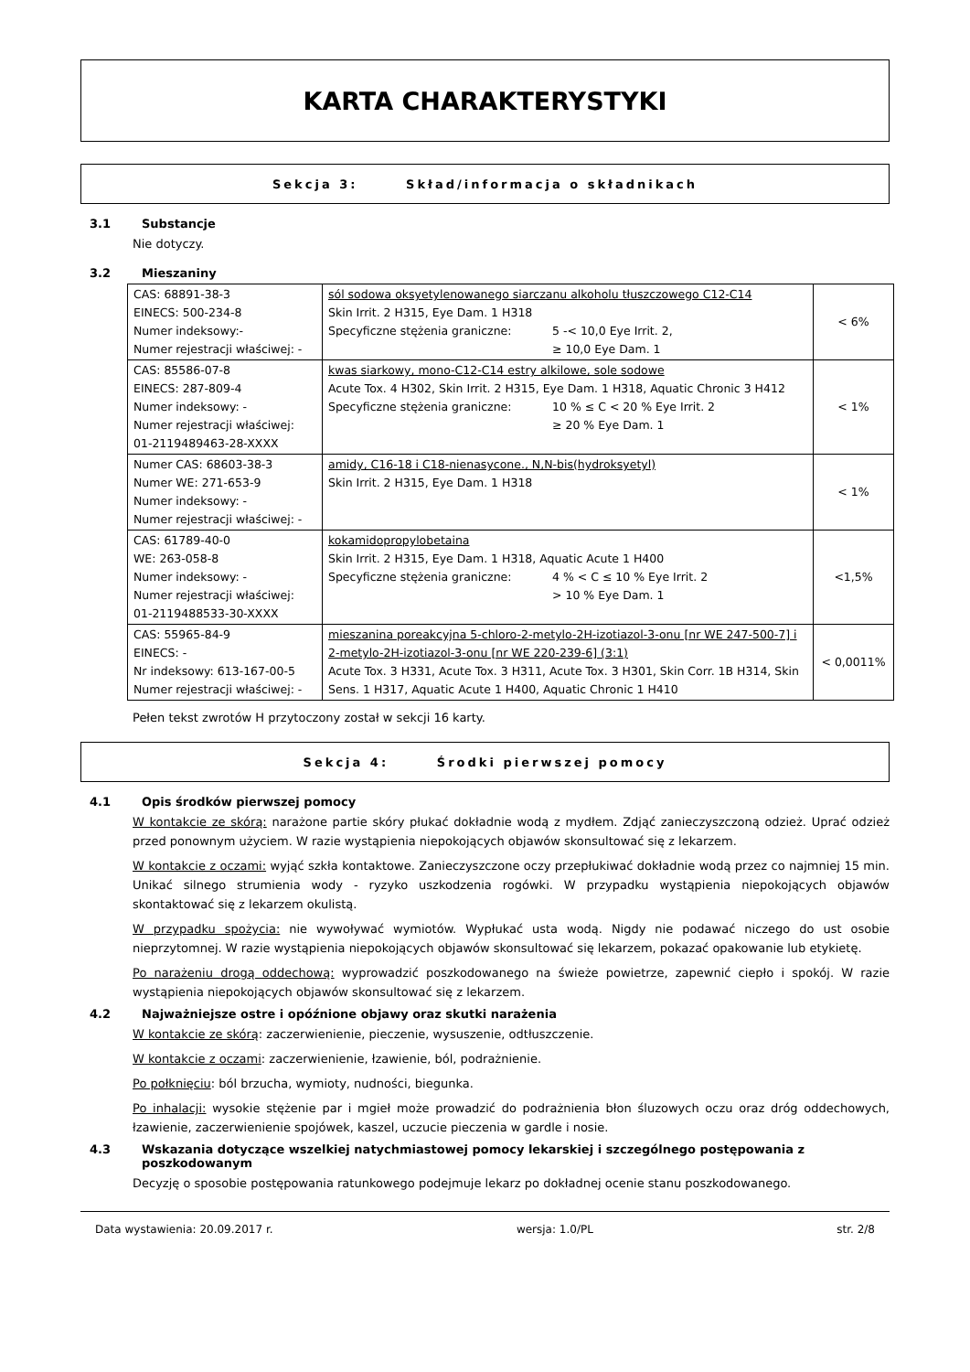KARTA CHARAKTERYSTYKI
Sekcja 3: Skład/informacja o składnikach
3.1 Substancje
Nie dotyczy.
3.2 Mieszaniny
| CAS: 68891-38-3 EINECS: 500-234-8 Numer indeksowy:- Numer rejestracji właściwej: - | sól sodowa oksyetylenowanego siarczanu alkoholu tłuszczowego C12-C14 Skin Irrit. 2 H315, Eye Dam. 1 H318 Specyficzne stężenia graniczne: 5 -< 10,0 Eye Irrit. 2, ≥ 10,0 Eye Dam. 1 | < 6% |
| CAS: 85586-07-8 EINECS: 287-809-4 Numer indeksowy: - Numer rejestracji właściwej: 01-2119489463-28-XXXX | kwas siarkowy, mono-C12-C14 estry alkilowe, sole sodowe Acute Tox. 4 H302, Skin Irrit. 2 H315, Eye Dam. 1 H318, Aquatic Chronic 3 H412 Specyficzne stężenia graniczne: 10 % ≤ C < 20 % Eye Irrit. 2 ≥ 20 % Eye Dam. 1 | < 1% |
| Numer CAS: 68603-38-3 Numer WE: 271-653-9 Numer indeksowy: - Numer rejestracji właściwej: - | amidy, C16-18 i C18-nienasycone., N,N-bis(hydroksyetyl) Skin Irrit. 2 H315, Eye Dam. 1 H318 | < 1% |
| CAS: 61789-40-0 WE: 263-058-8 Numer indeksowy: - Numer rejestracji właściwej: 01-2119488533-30-XXXX | kokamidopropylobetaina Skin Irrit. 2 H315, Eye Dam. 1 H318, Aquatic Acute 1 H400 Specyficzne stężenia graniczne: 4 % < C ≤ 10 % Eye Irrit. 2 > 10 % Eye Dam. 1 | <1,5% |
| CAS: 55965-84-9 EINECS: - Nr indeksowy: 613-167-00-5 Numer rejestracji właściwej: - | mieszanina poreakcyjna 5-chloro-2-metylo-2H-izotiazol-3-onu [nr WE 247-500-7] i 2-metylo-2H-izotiazol-3-onu [nr WE 220-239-6] (3:1) Acute Tox. 3 H331, Acute Tox. 3 H311, Acute Tox. 3 H301, Skin Corr. 1B H314, Skin Sens. 1 H317, Aquatic Acute 1 H400, Aquatic Chronic 1 H410 | < 0,0011% |
Pełen tekst zwrotów H przytoczony został w sekcji 16 karty.
Sekcja 4: Środki pierwszej pomocy
4.1 Opis środków pierwszej pomocy
W kontakcie ze skórą: narażone partie skóry płukać dokładnie wodą z mydłem. Zdjąć zanieczyszczoną odzież. Uprać odzież przed ponownym użyciem. W razie wystąpienia niepokojących objawów skonsultować się z lekarzem.
W kontakcie z oczami: wyjąć szkła kontaktowe. Zanieczyszczone oczy przepłukiwać dokładnie wodą przez co najmniej 15 min. Unikać silnego strumienia wody - ryzyko uszkodzenia rogówki. W przypadku wystąpienia niepokojących objawów skontaktować się z lekarzem okulistą.
W przypadku spożycia: nie wywoływać wymiotów. Wypłukać usta wodą. Nigdy nie podawać niczego do ust osobie nieprzytomnej. W razie wystąpienia niepokojących objawów skonsultować się lekarzem, pokazać opakowanie lub etykietę.
Po narażeniu drogą oddechową: wyprowadzić poszkodowanego na świeże powietrze, zapewnić ciepło i spokój. W razie wystąpienia niepokojących objawów skonsultować się z lekarzem.
4.2 Najważniejsze ostre i opóźnione objawy oraz skutki narażenia
W kontakcie ze skórą: zaczerwienienie, pieczenie, wysuszenie, odtłuszczenie.
W kontakcie z oczami: zaczerwienienie, łzawienie, ból, podrażnienie.
Po połknięciu: ból brzucha, wymioty, nudności, biegunka.
Po inhalacji: wysokie stężenie par i mgieł może prowadzić do podrażnienia błon śluzowych oczu oraz dróg oddechowych, łzawienie, zaczerwienienie spojówek, kaszel, uczucie pieczenia w gardle i nosie.
4.3 Wskazania dotyczące wszelkiej natychmiastowej pomocy lekarskiej i szczególnego postępowania z poszkodowanym
Decyzję o sposobie postępowania ratunkowego podejmuje lekarz po dokładnej ocenie stanu poszkodowanego.
Data wystawienia: 20.09.2017 r. wersja: 1.0/PL str. 2/8